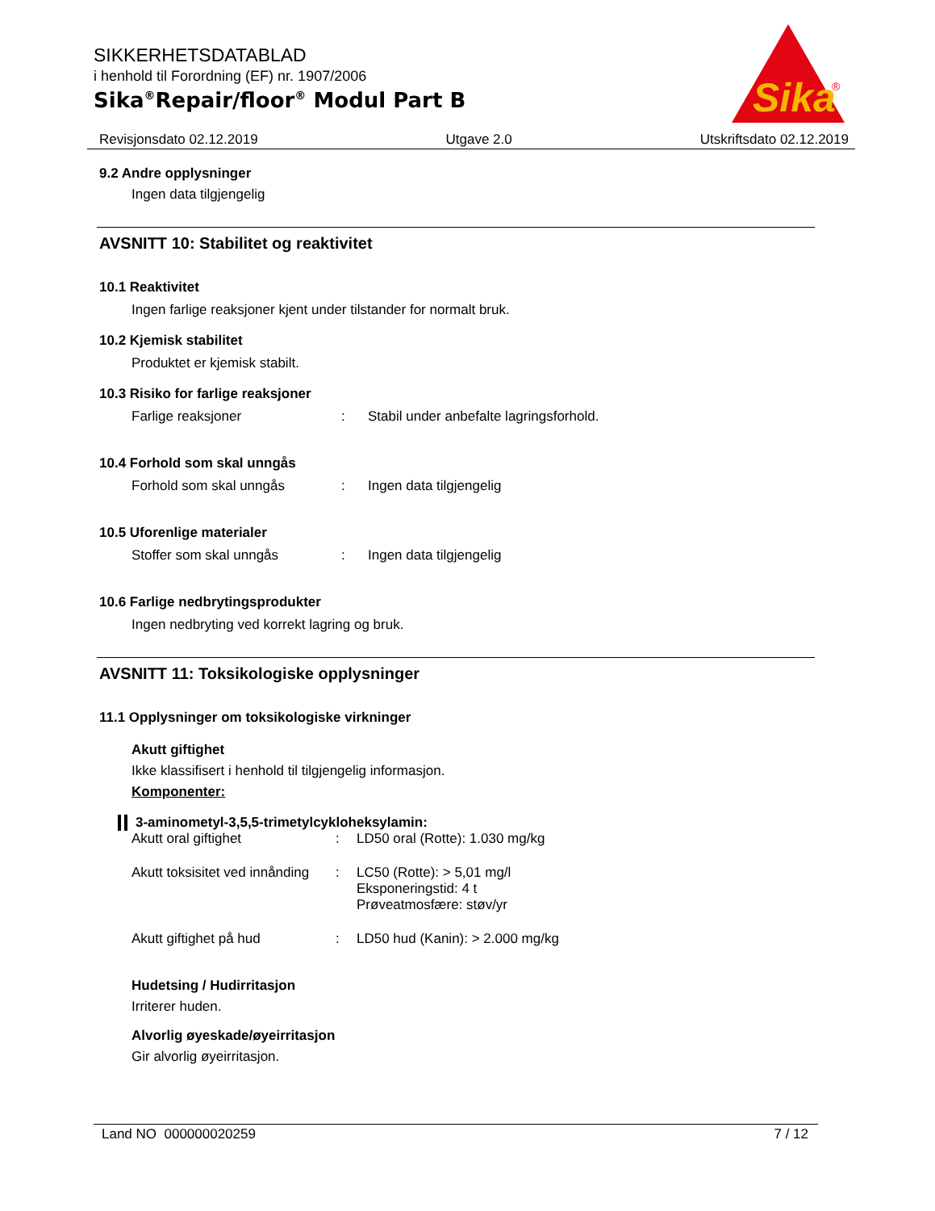SIKKERHETSDATABLAD
i henhold til Forordning (EF) nr. 1907/2006
Sika<sup>®</sup>Repair/floor<sup>®</sup> Modul Part B
Sika
®
Revisjonsdato 02.12.2019 Utgave 2.0 Utskriftsdato 02.12.2019
9.2 Andre opplysninger
Ingen data tilgjengelig
AVSNITT 10: Stabilitet og reaktivitet
10.1 Reaktivitet
Ingen farlige reaksjoner kjent under tilstander for normalt bruk.
10.2 Kjemisk stabilitet
Produktet er kjemisk stabilt.
10.3 Risiko for farlige reaksjoner
Farlige reaksjoner: Stabil under anbefalte lagringsforhold.
10.4 Forhold som skal unngås
Forhold som skal unngås: Ingen data tilgjengelig
10.5 Uforenlige materialer
Stoffer som skal unngås: Ingen data tilgjengelig
10.6 Farlige nedbrytingsprodukter
Ingen nedbryting ved korrekt lagring og bruk.
AVSNITT 11: Toksikologiske opplysninger
11.1 Opplysninger om toksikologiske virkninger
Akutt giftighet
Ikke klassifisert i henhold til tilgjengelig informasjon.
Komponenter:
3-aminometyl-3,5,5-trimetylcykloheksylamin:
Akutt oral giftighet: LD50 oral (Rotte): 1.030 mg/kg
Akutt toksisitet ved innånding: LC50 (Rotte): > 5,01 mg/l
Eksponeringstid: 4 t
Prøveatmosfære: støv/yr
Akutt giftighet på hud: LD50 hud (Kanin): > 2.000 mg/kg
Hudetsing / Hudirritasjon
Irriterer huden.
Alvorlig øyeskade/øyeirritasjon
Gir alvorlig øyeirritasjon.
Land NO 000000020259 7 / 12